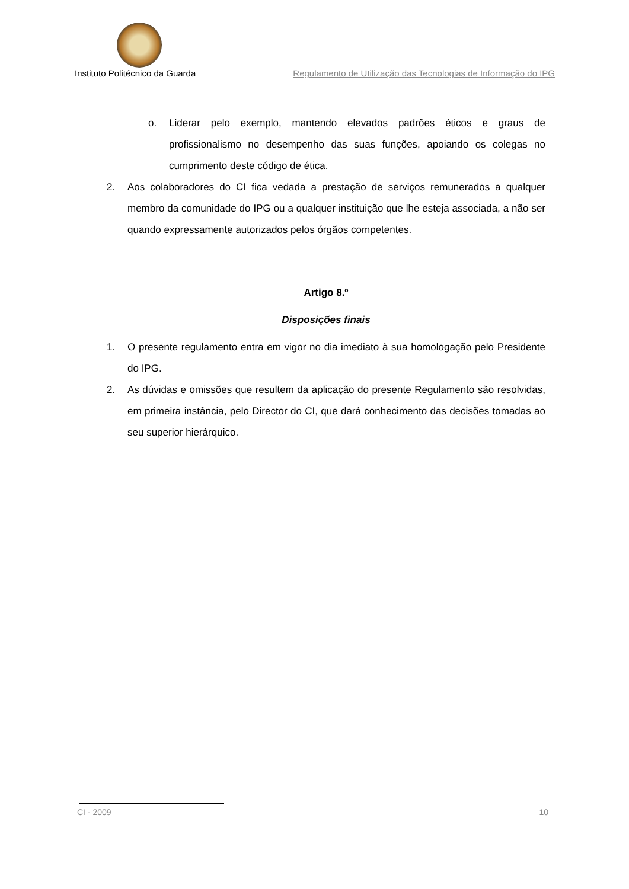Instituto Politécnico da Guarda Regulamento de Utilização das Tecnologias de Informação do IPG
o. Liderar pelo exemplo, mantendo elevados padrões éticos e graus de profissionalismo no desempenho das suas funções, apoiando os colegas no cumprimento deste código de ética.
2. Aos colaboradores do CI fica vedada a prestação de serviços remunerados a qualquer membro da comunidade do IPG ou a qualquer instituição que lhe esteja associada, a não ser quando expressamente autorizados pelos órgãos competentes.
Artigo 8.º
Disposições finais
1. O presente regulamento entra em vigor no dia imediato à sua homologação pelo Presidente do IPG.
2. As dúvidas e omissões que resultem da aplicação do presente Regulamento são resolvidas, em primeira instância, pelo Director do CI, que dará conhecimento das decisões tomadas ao seu superior hierárquico.
CI - 2009 10